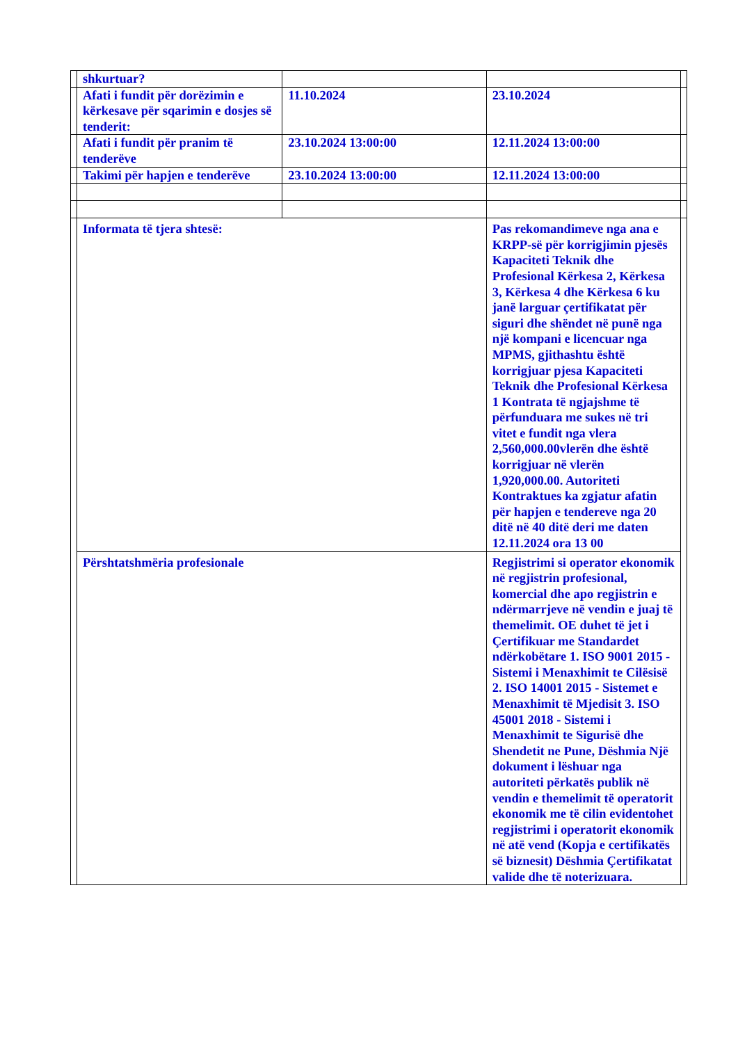| | shkurtuar? | | | |
| | Afati i fundit për dorëzimin e kërkesave për sqarimin e dosjes së tenderit: | 11.10.2024 | 23.10.2024 | |
| | Afati i fundit për pranim të tenderëve | 23.10.2024 13:00:00 | 12.11.2024 13:00:00 | |
| | Takimi për hapjen e tenderëve | 23.10.2024 13:00:00 | 12.11.2024 13:00:00 | |
| | Informata të tjera shtesë: | | Pas rekomandimeve nga ana e KRPP-së për korrigjimin pjesës Kapaciteti Teknik dhe Profesional Kërkesa 2, Kërkesa 3, Kërkesa 4 dhe Kërkesa 6 ku janë larguar çertifikatat për siguri dhe shëndet në punë nga një kompani e licencuar nga MPMS, gjithashtu është korrigjuar pjesa Kapaciteti Teknik dhe Profesional Kërkesa 1 Kontrata të ngjajshme të përfunduara me sukes në tri vitet e fundit nga vlera 2,560,000.00vlerën dhe është korrigjuar në vlerën 1,920,000.00. Autoriteti Kontraktues ka zgjatur afatin për hapjen e tendereve nga 20 ditë në 40 ditë deri me daten 12.11.2024 ora 13 00 | |
| | Përshtatshmëria profesionale | | Regjistrimi si operator ekonomik në regjistrin profesional, komercial dhe apo regjistrin e ndërmarrjeve në vendin e juaj të themelimit. OE duhet të jet i Çertifikuar me Standardet ndërkobëtare 1. ISO 9001 2015 - Sistemi i Menaxhimit te Cilësisë 2. ISO 14001 2015 - Sistemet e Menaxhimit të Mjedisit 3. ISO 45001 2018 - Sistemi i Menaxhimit te Sigurisë dhe Shendetit ne Pune, Dëshmia Një dokument i lëshuar nga autoriteti përkatës publik në vendin e themelimit të operatorit ekonomik me të cilin evidentohet regjistrimi i operatorit ekonomik në atë vend (Kopja e certifikatës së biznesit) Dëshmia Çertifikatat valide dhe të noterizuara. | |